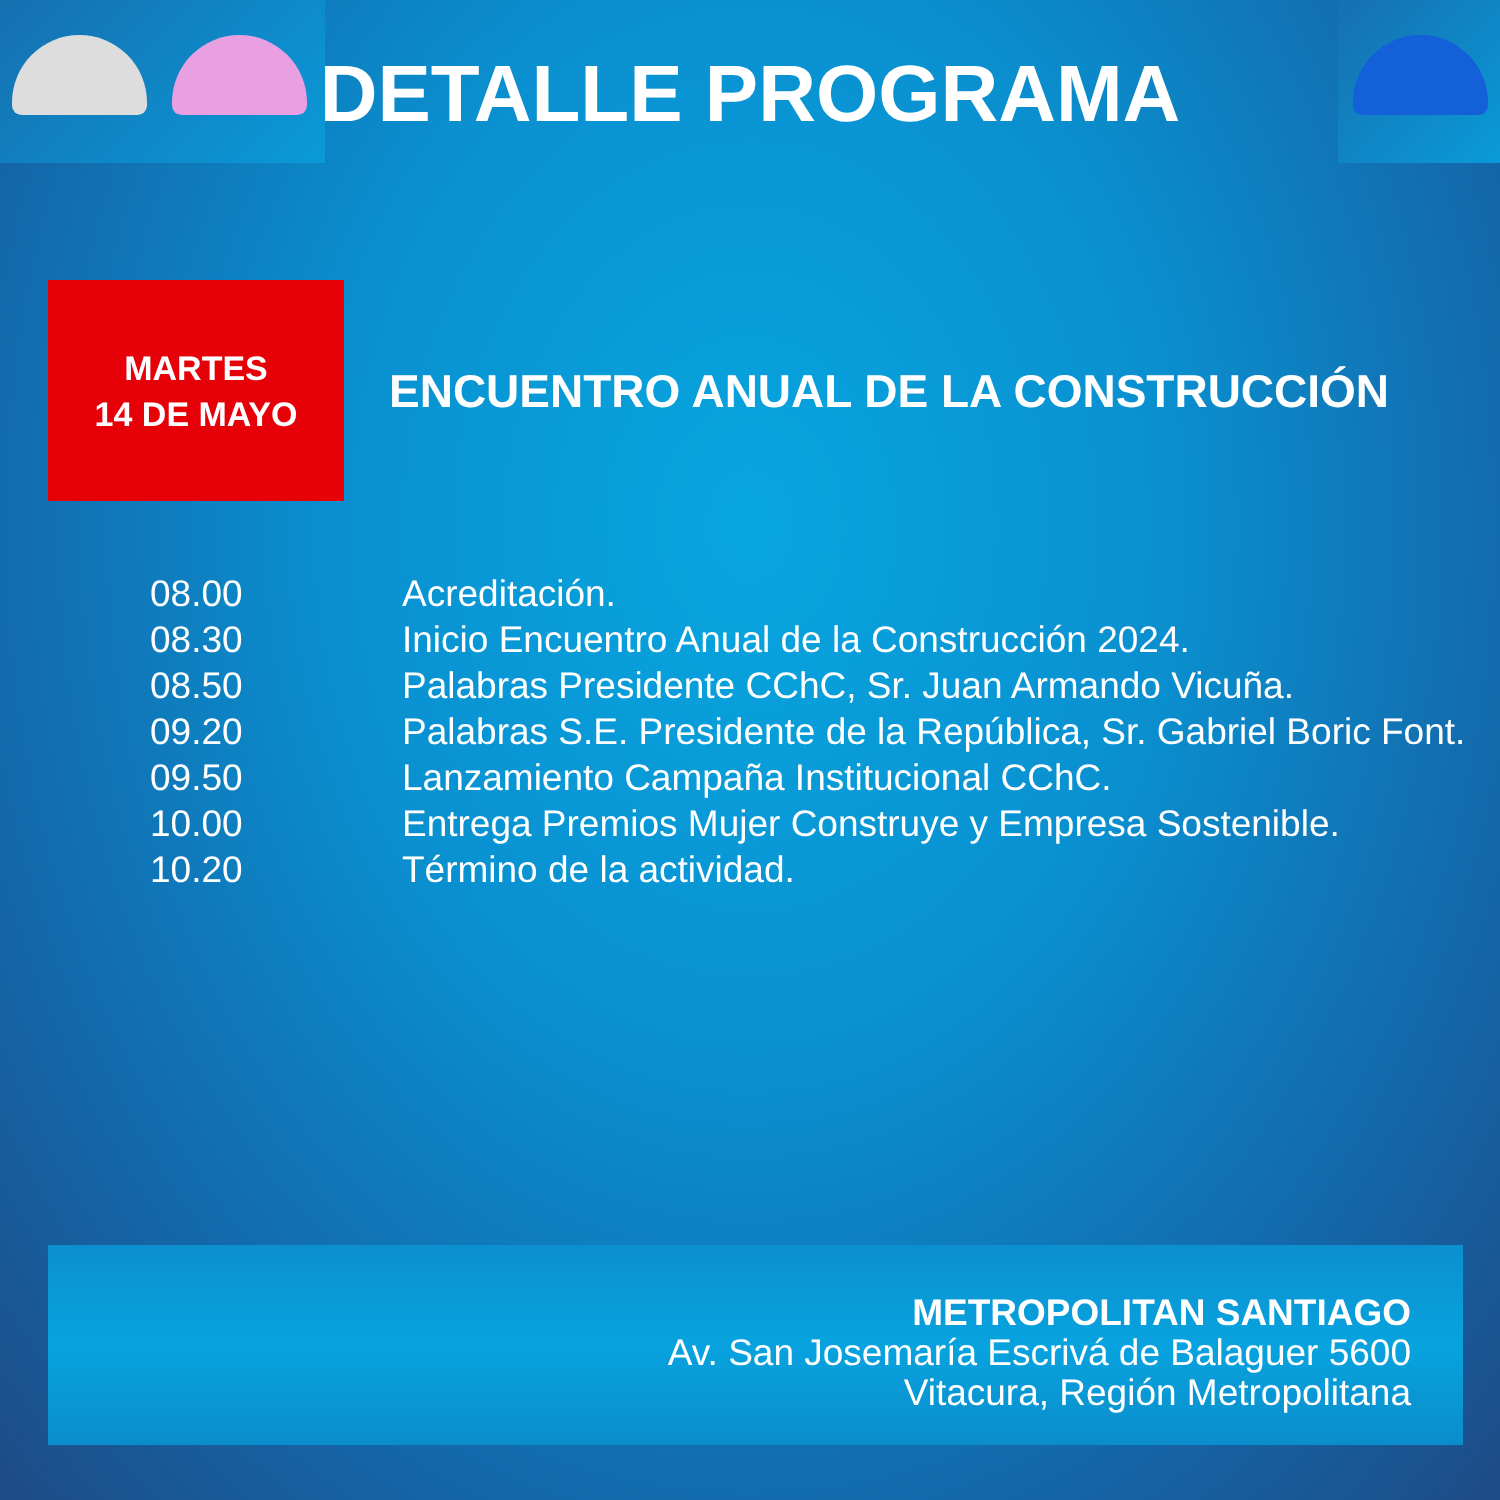DETALLE PROGRAMA
MARTES
14 DE MAYO
ENCUENTRO ANUAL DE LA CONSTRUCCIÓN
| 08.00 | Acreditación. |
| 08.30 | Inicio Encuentro Anual de la Construcción 2024. |
| 08.50 | Palabras Presidente CChC, Sr. Juan Armando Vicuña. |
| 09.20 | Palabras S.E. Presidente de la República, Sr. Gabriel Boric Font. |
| 09.50 | Lanzamiento Campaña Institucional CChC. |
| 10.00 | Entrega Premios Mujer Construye y Empresa Sostenible. |
| 10.20 | Término de la actividad. |
METROPOLITAN SANTIAGO
Av. San Josemaría Escrivá de Balaguer 5600
Vitacura, Región Metropolitana